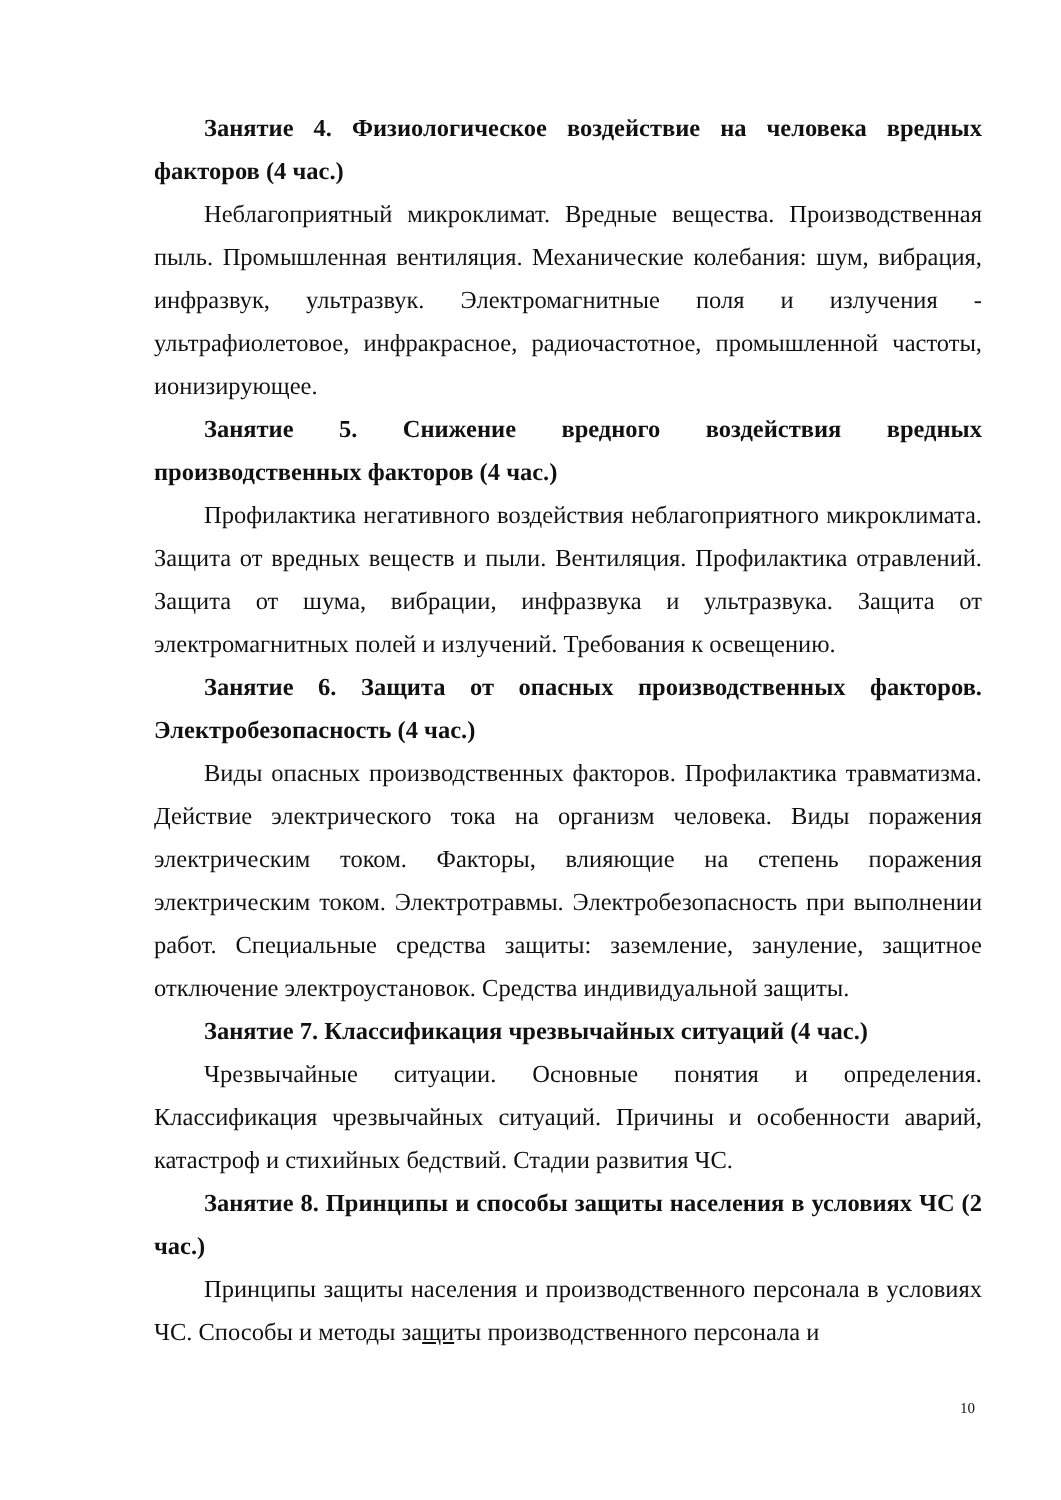Занятие 4. Физиологическое воздействие на человека вредных факторов (4 час.)
Неблагоприятный микроклимат. Вредные вещества. Производственная пыль. Промышленная вентиляция. Механические колебания: шум, вибрация, инфразвук, ультразвук. Электромагнитные поля и излучения - ультрафиолетовое, инфракрасное, радиочастотное, промышленной частоты, ионизирующее.
Занятие 5. Снижение вредного воздействия вредных производственных факторов (4 час.)
Профилактика негативного воздействия неблагоприятного микроклимата. Защита от вредных веществ и пыли. Вентиляция. Профилактика отравлений. Защита от шума, вибрации, инфразвука и ультразвука. Защита от электромагнитных полей и излучений. Требования к освещению.
Занятие 6. Защита от опасных производственных факторов. Электробезопасность (4 час.)
Виды опасных производственных факторов. Профилактика травматизма. Действие электрического тока на организм человека. Виды поражения электрическим током. Факторы, влияющие на степень поражения электрическим током. Электротравмы. Электробезопасность при выполнении работ. Специальные средства защиты: заземление, зануление, защитное отключение электроустановок. Средства индивидуальной защиты.
Занятие 7. Классификация чрезвычайных ситуаций (4 час.)
Чрезвычайные ситуации. Основные понятия и определения. Классификация чрезвычайных ситуаций. Причины и особенности аварий, катастроф и стихийных бедствий. Стадии развития ЧС.
Занятие 8. Принципы и способы защиты населения в условиях ЧС (2 час.)
Принципы защиты населения и производственного персонала в условиях ЧС. Способы и методы защиты производственного персонала и
10